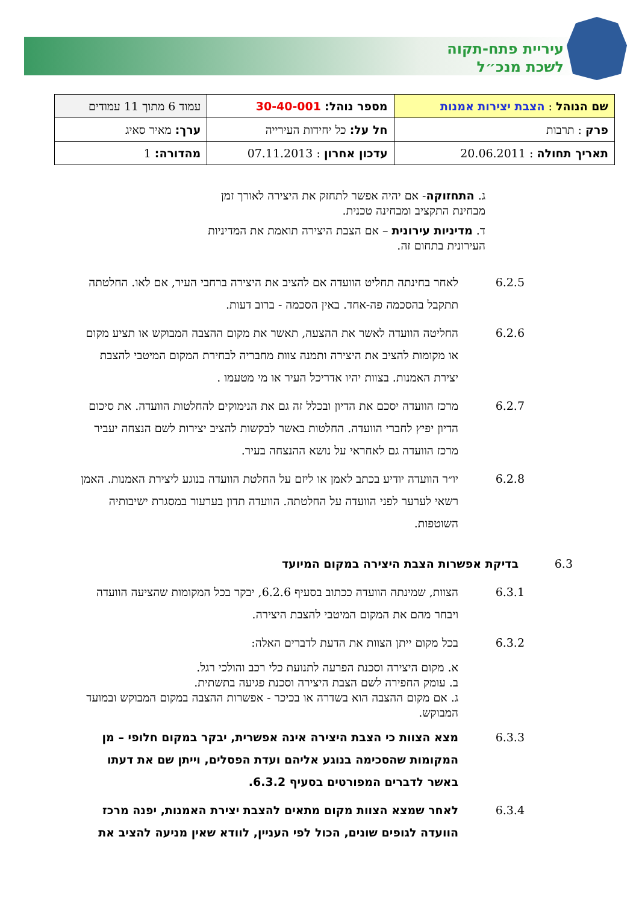עיריית פתח-תקוה
לשכת מנכ״ל
| שם הנוהל : הצבת יצירות אמנות | מספר נוהל: 30-40-001 | עמוד 6 מתוך 11 עמודים |
| פרק : תרבות | חל על: כל יחידות העירייה | ערך: מאיר סאיג |
| תאריך תחולה : 20.06.2011 | עדכון אחרון : 07.11.2013 | מהדורה: 1 |
ג. התחזוקה- אם יהיה אפשר לתחזק את היצירה לאורך זמן מבחינת התקציב ומבחינה טכנית.
ד. מדיניות עירונית – אם הצבת היצירה תואמת את המדיניות העירונית בתחום זה.
6.2.5 לאחר בחינתה תחליט הוועדה אם להציב את היצירה ברחבי העיר, אם לאו. החלטתה תתקבל בהסכמה פה-אחד. באין הסכמה - ברוב דעות.
6.2.6 החליטה הוועדה לאשר את ההצעה, תאשר את מקום ההצבה המבוקש או תציע מקום או מקומות להציב את היצירה ותמנה צוות מחבריה לבחירת המקום המיטבי להצבת יצירת האמנות. בצוות יהיו אדריכל העיר או מי מטעמו .
6.2.7 מרכז הוועדה יסכם את הדיון ובכלל זה גם את הנימוקים להחלטות הוועדה. את סיכום הדיון יפיץ לחברי הוועדה. החלטות באשר לבקשות להציב יצירות לשם הנצחה יעביר מרכז הוועדה גם לאחראי על נושא ההנצחה בעיר.
6.2.8 יו״ר הוועדה יודיע בכתב לאמן או ליזם על החלטת הוועדה בנוגע ליצירת האמנות. האמן רשאי לערער לפני הוועדה על החלטתה. הוועדה תדון בערעור במסגרת ישיבותיה השוטפות.
6.3 בדיקת אפשרות הצבת היצירה במקום המיועד
6.3.1 הצוות, שמינתה הוועדה ככתוב בסעיף 6.2.6, יבקר בכל המקומות שהציעה הוועדה ויבחר מהם את המקום המיטבי להצבת היצירה.
6.3.2 בכל מקום ייתן הצוות את הדעת לדברים האלה:
א. מקום היצירה וסכנת הפרעה לתנועת כלי רכב והולכי רגל.
ב. עומק החפירה לשם הצבת היצירה וסכנת פגיעה בתשתית.
ג. אם מקום ההצבה הוא בשדרה או בכיכר - אפשרות ההצבה במקום המבוקש ובמועד המבוקש.
6.3.3 מצא הצוות כי הצבת היצירה אינה אפשרית, יבקר במקום חלופי – מן המקומות שהסכימה בנוגע אליהם ועדת הפסלים, וייתן שם את דעתו באשר לדברים המפורטים בסעיף 6.3.2.
6.3.4 לאחר שמצא הצוות מקום מתאים להצבת יצירת האמנות, יפנה מרכז הוועדה לגופים שונים, הכול לפי העניין, לוודא שאין מניעה להציב את